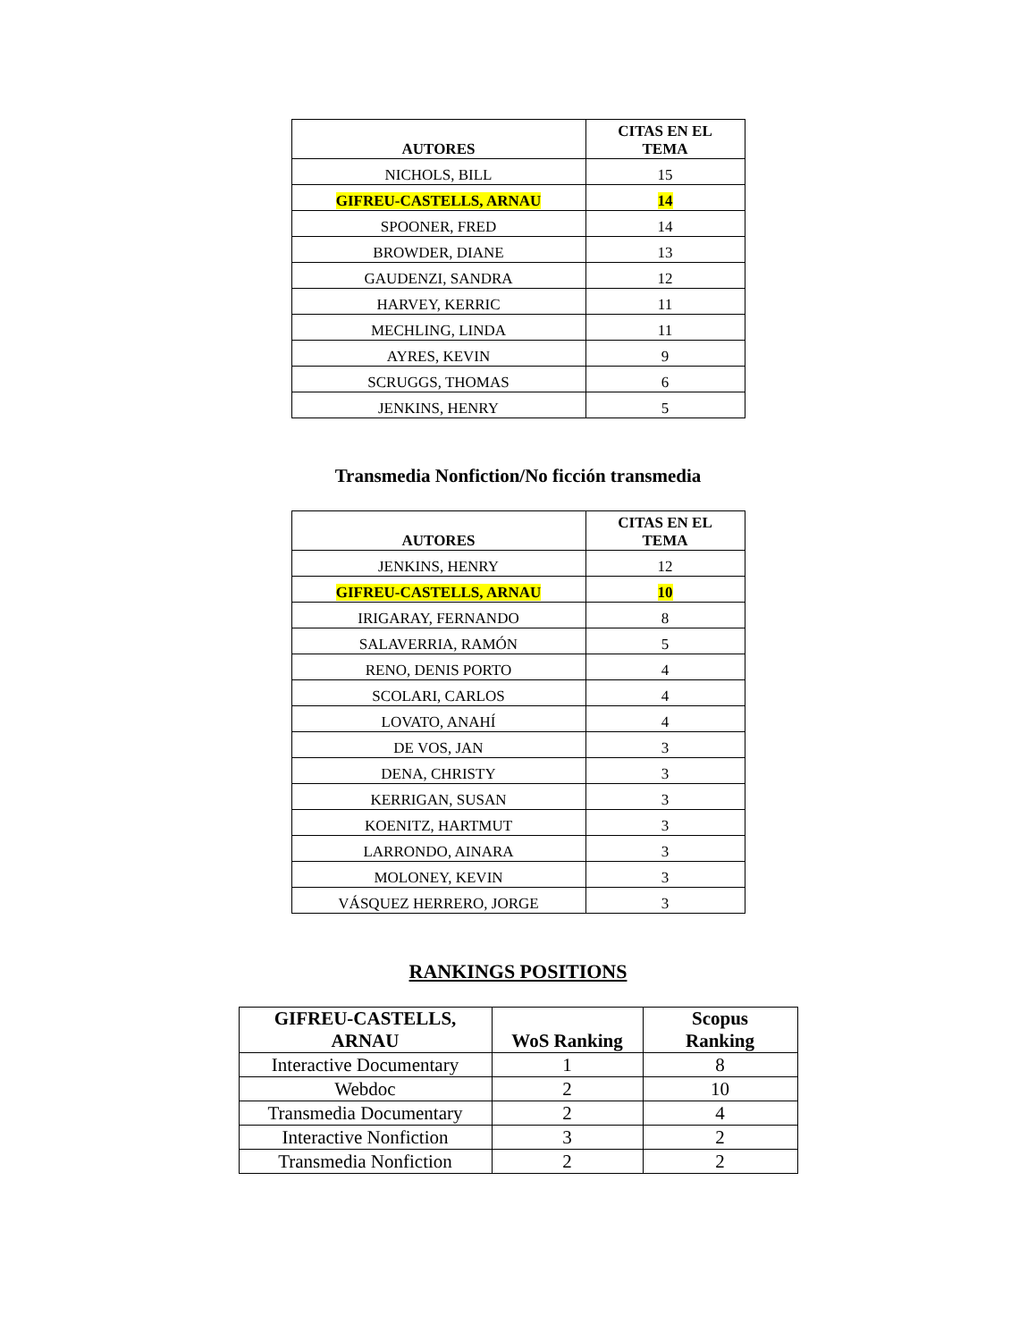| AUTORES | CITAS EN EL TEMA |
| --- | --- |
| NICHOLS, BILL | 15 |
| GIFREU-CASTELLS, ARNAU | 14 |
| SPOONER, FRED | 14 |
| BROWDER, DIANE | 13 |
| GAUDENZI, SANDRA | 12 |
| HARVEY, KERRIC | 11 |
| MECHLING, LINDA | 11 |
| AYRES, KEVIN | 9 |
| SCRUGGS, THOMAS | 6 |
| JENKINS, HENRY | 5 |
Transmedia Nonfiction/No ficción transmedia
| AUTORES | CITAS EN EL TEMA |
| --- | --- |
| JENKINS, HENRY | 12 |
| GIFREU-CASTELLS, ARNAU | 10 |
| IRIGARAY, FERNANDO | 8 |
| SALAVERRIA, RAMÓN | 5 |
| RENO, DENIS PORTO | 4 |
| SCOLARI, CARLOS | 4 |
| LOVATO, ANAHÍ | 4 |
| DE VOS, JAN | 3 |
| DENA, CHRISTY | 3 |
| KERRIGAN, SUSAN | 3 |
| KOENITZ, HARTMUT | 3 |
| LARRONDO, AINARA | 3 |
| MOLONEY, KEVIN | 3 |
| VÁSQUEZ HERRERO, JORGE | 3 |
RANKINGS POSITIONS
| GIFREU-CASTELLS, ARNAU | WoS Ranking | Scopus Ranking |
| --- | --- | --- |
| Interactive Documentary | 1 | 8 |
| Webdoc | 2 | 10 |
| Transmedia Documentary | 2 | 4 |
| Interactive Nonfiction | 3 | 2 |
| Transmedia Nonfiction | 2 | 2 |